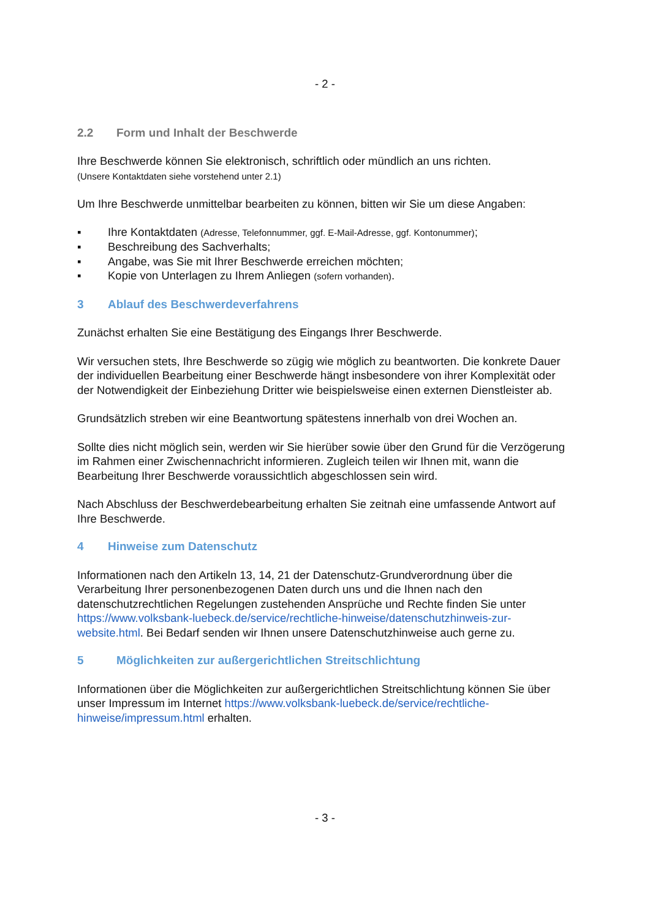- 2 -
2.2 Form und Inhalt der Beschwerde
Ihre Beschwerde können Sie elektronisch, schriftlich oder mündlich an uns richten.
(Unsere Kontaktdaten siehe vorstehend unter 2.1)
Um Ihre Beschwerde unmittelbar bearbeiten zu können, bitten wir Sie um diese Angaben:
▪ Ihre Kontaktdaten (Adresse, Telefonnummer, ggf. E-Mail-Adresse, ggf. Kontonummer);
▪ Beschreibung des Sachverhalts;
▪ Angabe, was Sie mit Ihrer Beschwerde erreichen möchten;
▪ Kopie von Unterlagen zu Ihrem Anliegen (sofern vorhanden).
3 Ablauf des Beschwerdeverfahrens
Zunächst erhalten Sie eine Bestätigung des Eingangs Ihrer Beschwerde.
Wir versuchen stets, Ihre Beschwerde so zügig wie möglich zu beantworten. Die konkrete Dauer der individuellen Bearbeitung einer Beschwerde hängt insbesondere von ihrer Komplexität oder der Notwendigkeit der Einbeziehung Dritter wie beispielsweise einen externen Dienstleister ab.
Grundsätzlich streben wir eine Beantwortung spätestens innerhalb von drei Wochen an.
Sollte dies nicht möglich sein, werden wir Sie hierüber sowie über den Grund für die Verzögerung im Rahmen einer Zwischennachricht informieren. Zugleich teilen wir Ihnen mit, wann die Bearbeitung Ihrer Beschwerde voraussichtlich abgeschlossen sein wird.
Nach Abschluss der Beschwerdebearbeitung erhalten Sie zeitnah eine umfassende Antwort auf Ihre Beschwerde.
4 Hinweise zum Datenschutz
Informationen nach den Artikeln 13, 14, 21 der Datenschutz-Grundverordnung über die Verarbeitung Ihrer personenbezogenen Daten durch uns und die Ihnen nach den datenschutzrechtlichen Regelungen zustehenden Ansprüche und Rechte finden Sie unter https://www.volksbank-luebeck.de/service/rechtliche-hinweise/datenschutzhinweis-zur-website.html. Bei Bedarf senden wir Ihnen unsere Datenschutzhinweise auch gerne zu.
5 Möglichkeiten zur außergerichtlichen Streitschlichtung
Informationen über die Möglichkeiten zur außergerichtlichen Streitschlichtung können Sie über unser Impressum im Internet https://www.volksbank-luebeck.de/service/rechtliche-hinweise/impressum.html erhalten.
- 3 -